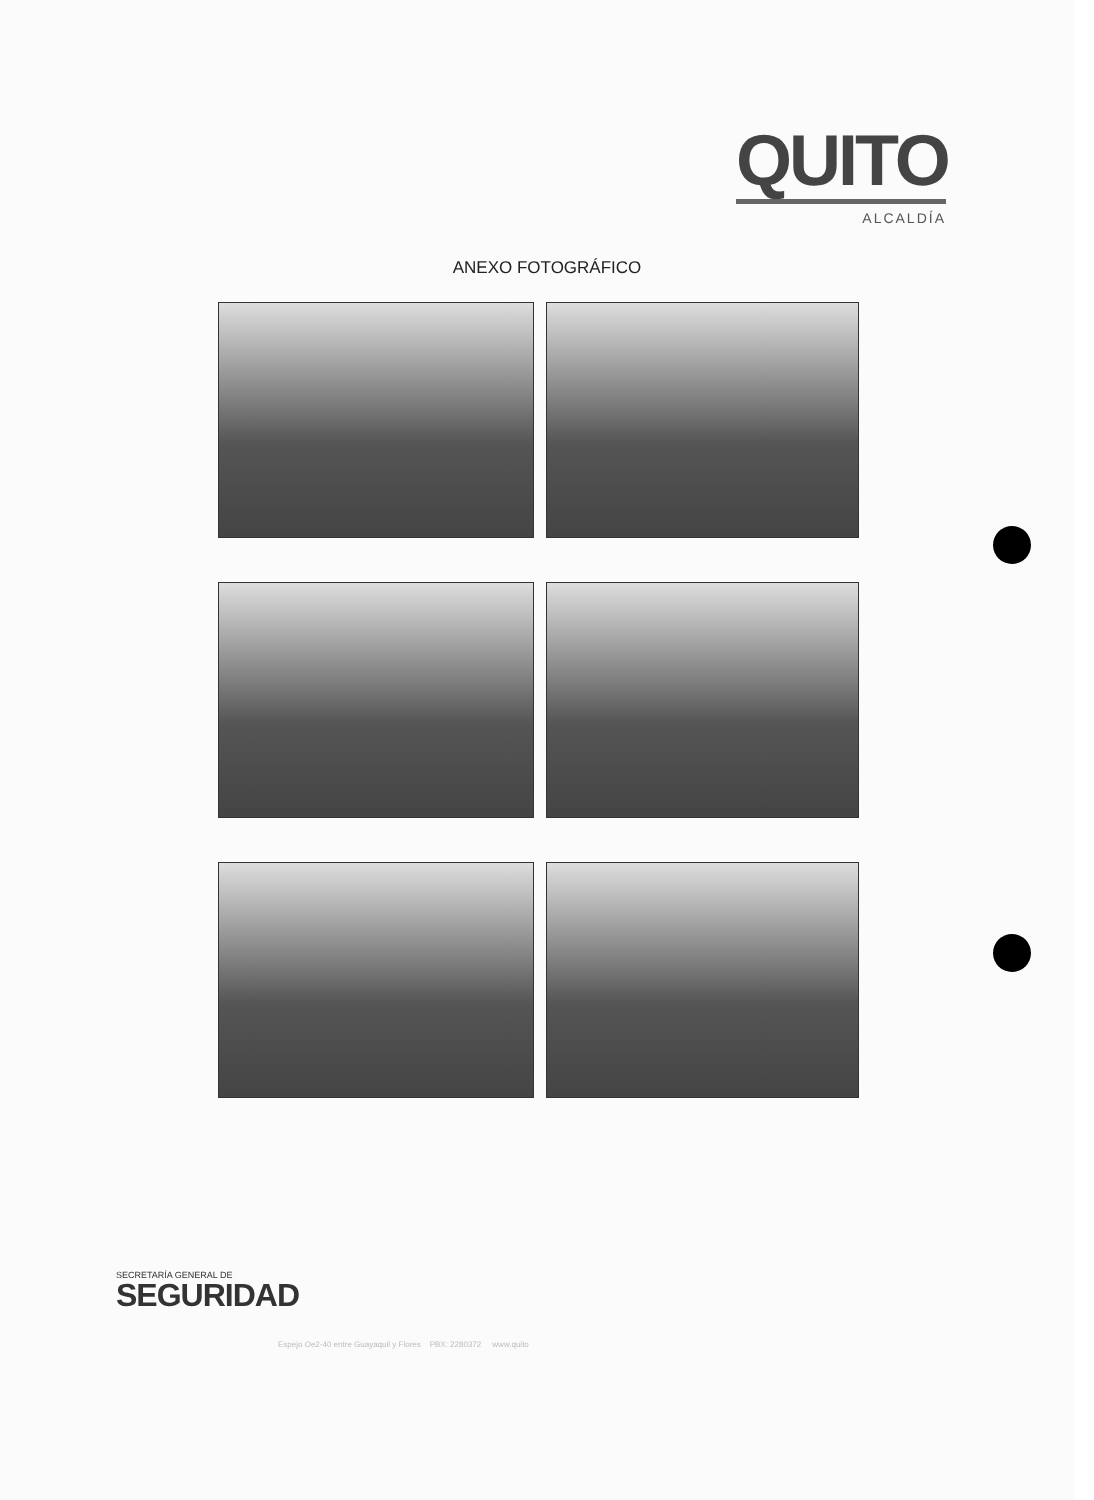QUITO
ALCALDÍA
ANEXO FOTOGRÁFICO
SECRETARÍA GENERAL DE
SEGURIDAD
Espejo Oe2-40 entre Guayaquil y Flores PBX: 2280372 www.quito